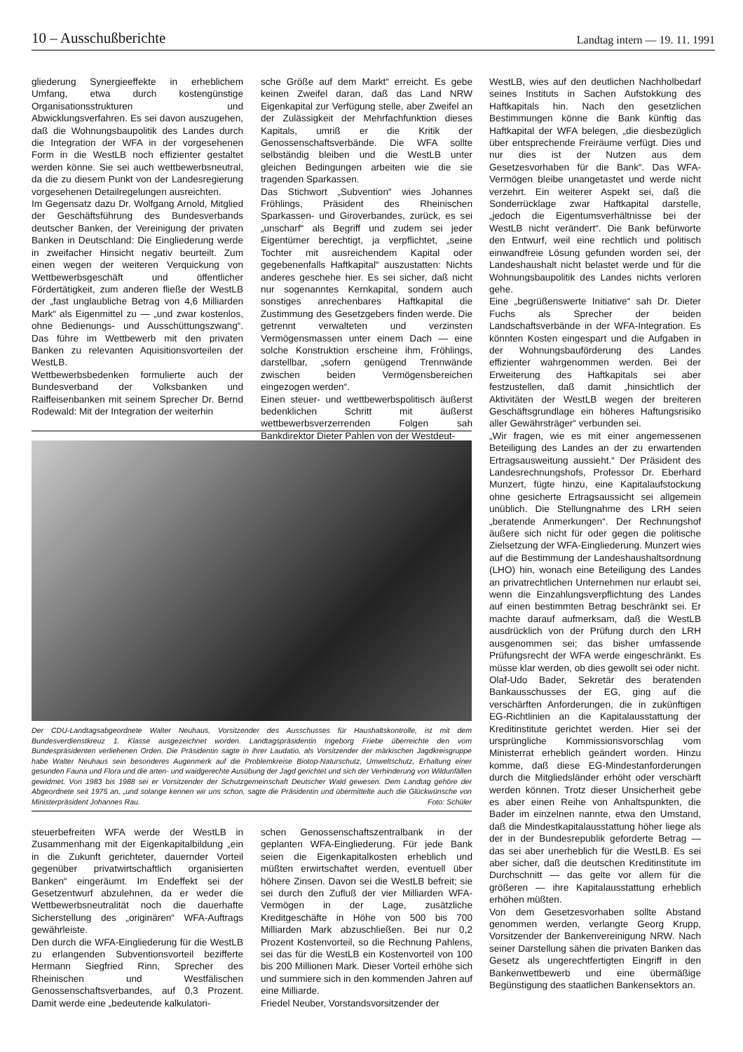10 – Ausschußberichte Landtag intern — 19. 11. 1991
gliederung Synergieeffekte in erheblichem Umfang, etwa durch kostengünstige Organisationsstrukturen und Abwicklungsverfahren. Es sei davon auszugehen, daß die Wohnungsbaupolitik des Landes durch die Integration der WFA in der vorgesehenen Form in die WestLB noch effizienter gestaltet werden könne. Sie sei auch wettbewerbsneutral, da die zu diesem Punkt von der Landesregierung vorgesehenen Detailregelungen ausreichten.
Im Gegensatz dazu Dr. Wolfgang Arnold, Mitglied der Geschäftsführung des Bundesverbands deutscher Banken, der Vereinigung der privaten Banken in Deutschland: Die Eingliederung werde in zweifacher Hinsicht negativ beurteilt. Zum einen wegen der weiteren Verquickung von Wettbewerbsgeschäft und öffentlicher Fördertätigkeit, zum anderen fließe der WestLB der „fast unglaubliche Betrag von 4,6 Milliarden Mark“ als Eigenmittel zu — „und zwar kostenlos, ohne Bedienungs- und Ausschüttungszwang“. Das führe im Wettbewerb mit den privaten Banken zu relevanten Aquisitionsvorteilen der WestLB.
Wettbewerbsbedenken formulierte auch der Bundesverband der Volksbanken und Raiffeisenbanken mit seinem Sprecher Dr. Bernd Rodewald: Mit der Integration der weiterhin
sche Größe auf dem Markt“ erreicht. Es gebe keinen Zweifel daran, daß das Land NRW Eigenkapital zur Verfügung stelle, aber Zweifel an der Zulässigkeit der Mehrfachfunktion dieses Kapitals, umriß er die Kritik der Genossenschaftsverbände. Die WFA sollte selbständig bleiben und die WestLB unter gleichen Bedingungen arbeiten wie die sie tragenden Sparkassen.
Das Stichwort „Subvention“ wies Johannes Fröhlings, Präsident des Rheinischen Sparkassen- und Giroverbandes, zurück, es sei „unscharf“ als Begriff und zudem sei jeder Eigentümer berechtigt, ja verpflichtet, „seine Tochter mit ausreichendem Kapital oder gegebenenfalls Haftkapital“ auszustatten: Nichts anderes geschehe hier. Es sei sicher, daß nicht nur sogenanntes Kernkapital, sondern auch sonstiges anrechenbares Haftkapital die Zustimmung des Gesetzgebers finden werde. Die getrennt verwalteten und verzinsten Vermögensmassen unter einem Dach — eine solche Konstruktion erscheine ihm, Fröhlings, darstellbar, „sofern genügend Trennwände zwischen beiden Vermögensbereichen eingezogen werden“.
Einen steuer- und wettbewerbspolitisch äußerst bedenklichen Schritt mit äußerst wettbewerbsverzerrenden Folgen sah Bankdirektor Dieter Pahlen von der Westdeut-
Der CDU-Landtagsabgeordnete Walter Neuhaus, Vorsitzender des Ausschusses für Haushaltskontrolle, ist mit dem Bundesverdienstkreuz 1. Klasse ausgezeichnet worden. Landtagspräsidentin Ingeborg Friebe überreichte den vom Bundespräsidenten verliehenen Orden. Die Präsidentin sagte in ihrer Laudatio, als Vorsitzender der märkischen Jagdkreisgruppe habe Walter Neuhaus sein besonderes Augenmerk auf die Problemkreise Biotop-Naturschutz, Umweltschutz, Erhaltung einer gesunden Fauna und Flora und die arten- und waidgerechte Ausübung der Jagd gerichtet und sich der Verhinderung von Wildunfällen gewidmet. Von 1983 bis 1988 sei er Vorsitzender der Schutzgemeinschaft Deutscher Wald gewesen. Dem Landtag gehöre der Abgeordnete seit 1975 an, „und solange kennen wir uns schon, sagte die Präsidentin und übermittelte auch die Glückwünsche von Ministerpräsident Johannes Rau. Foto: Schüler
steuerbefreiten WFA werde der WestLB in Zusammenhang mit der Eigenkapitalbildung „ein in die Zukunft gerichteter, dauernder Vorteil gegenüber privatwirtschaftlich organisierten Banken“ eingeräumt. Im Endeffekt sei der Gesetzentwurf abzulehnen, da er weder die Wettbewerbsneutralität noch die dauerhafte Sicherstellung des „originären“ WFA-Auftrags gewährleiste.
Den durch die WFA-Eingliederung für die WestLB zu erlangenden Subventionsvorteil bezifferte Hermann Siegfried Rinn, Sprecher des Rheinischen und Westfälischen Genossenschaftsverbandes, auf 0,3 Prozent. Damit werde eine „bedeutende kalkulatori-
schen Genossenschaftszentralbank in der geplanten WFA-Eingliederung. Für jede Bank seien die Eigenkapitalkosten erheblich und müßten erwirtschaftet werden, eventuell über höhere Zinsen. Davon sei die WestLB befreit; sie sei durch den Zufluß der vier Milliarden WFA-Vermögen in der Lage, zusätzliche Kreditgeschäfte in Höhe von 500 bis 700 Milliarden Mark abzuschließen. Bei nur 0,2 Prozent Kostenvorteil, so die Rechnung Pahlens, sei das für die WestLB ein Kostenvorteil von 100 bis 200 Millionen Mark. Dieser Vorteil erhöhe sich und summiere sich in den kommenden Jahren auf eine Milliarde.
Friedel Neuber, Vorstandsvorsitzender der
WestLB, wies auf den deutlichen Nachholbedarf seines Instituts in Sachen Aufstokkung des Haftkapitals hin. Nach den gesetzlichen Bestimmungen könne die Bank künftig das Haftkapital der WFA belegen, „die diesbezüglich über entsprechende Freiräume verfügt. Dies und nur dies ist der Nutzen aus dem Gesetzesvorhaben für die Bank“. Das WFA-Vermögen bleibe unangetastet und werde nicht verzehrt. Ein weiterer Aspekt sei, daß die Sonderrücklage zwar Haftkapital darstelle, „jedoch die Eigentumsverhältnisse bei der WestLB nicht verändert“. Die Bank befürworte den Entwurf, weil eine rechtlich und politisch einwandfreie Lösung gefunden worden sei, der Landeshaushalt nicht belastet werde und für die Wohnungsbaupolitik des Landes nichts verloren gehe.
Eine „begrüßenswerte Initiative“ sah Dr. Dieter Fuchs als Sprecher der beiden Landschaftsverbände in der WFA-Integration. Es könnten Kosten eingespart und die Aufgaben in der Wohnungsbauförderung des Landes effizienter wahrgenommen werden. Bei der Erweiterung des Haftkapitals sei aber festzustellen, daß damit „hinsichtlich der Aktivitäten der WestLB wegen der breiteren Geschäftsgrundlage ein höheres Haftungsrisiko aller Gewährsträger“ verbunden sei.
„Wir fragen, wie es mit einer angemessenen Beteiligung des Landes an der zu erwartenden Ertragsausweitung aussieht.“ Der Präsident des Landesrechnungshofs, Professor Dr. Eberhard Munzert, fügte hinzu, eine Kapitalaufstockung ohne gesicherte Ertragsaussicht sei allgemein unüblich. Die Stellungnahme des LRH seien „beratende Anmerkungen“. Der Rechnungshof äußere sich nicht für oder gegen die politische Zielsetzung der WFA-Eingliederung. Munzert wies auf die Bestimmung der Landeshaushaltsordnung (LHO) hin, wonach eine Beteiligung des Landes an privatrechtlichen Unternehmen nur erlaubt sei, wenn die Einzahlungsverpflichtung des Landes auf einen bestimmten Betrag beschränkt sei. Er machte darauf aufmerksam, daß die WestLB ausdrücklich von der Prüfung durch den LRH ausgenommen sei; das bisher umfassende Prüfungsrecht der WFA werde eingeschränkt. Es müsse klar werden, ob dies gewollt sei oder nicht.
Olaf-Udo Bader, Sekretär des beratenden Bankausschusses der EG, ging auf die verschärften Anforderungen, die in zukünftigen EG-Richtlinien an die Kapitalausstattung der Kreditinstitute gerichtet werden. Hier sei der ursprüngliche Kommissionsvorschlag vom Ministerrat erheblich geändert worden. Hinzu komme, daß diese EG-Mindestanforderungen durch die Mitgliedsländer erhöht oder verschärft werden können. Trotz dieser Unsicherheit gebe es aber einen Reihe von Anhaltspunkten, die Bader im einzelnen nannte, etwa den Umstand, daß die Mindestkapitalausstattung höher liege als der in der Bundesrepublik geforderte Betrag — das sei aber unerheblich für die WestLB. Es sei aber sicher, daß die deutschen Kreditinstitute im Durchschnitt — das gelte vor allem für die größeren — ihre Kapitalausstattung erheblich erhöhen müßten.
Von dem Gesetzesvorhaben sollte Abstand genommen werden, verlangte Georg Krupp, Vorsitzender der Bankenvereinigung NRW. Nach seiner Darstellung sähen die privaten Banken das Gesetz als ungerechtfertigten Eingriff in den Bankenwettbewerb und eine übermäßige Begünstigung des staatlichen Bankensektors an.